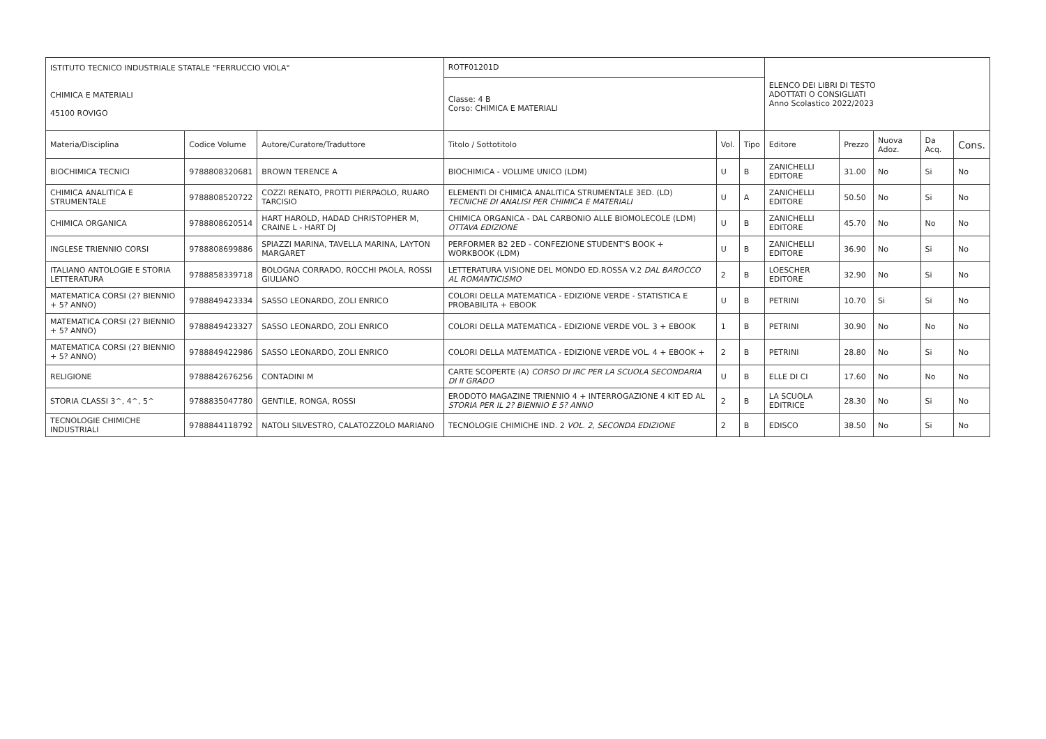| ISTITUTO TECNICO INDUSTRIALE STATALE "FERRUCCIO VIOLA" | | | ROTF01201D | | | ELENCO DEI LIBRI DI TESTO ADOTTATI O CONSIGLIATI Anno Scolastico 2022/2023 | | | | |
| CHIMICA E MATERIALI 45100 ROVIGO | | | Classe: 4 B Corso: CHIMICA E MATERIALI | | | | | | | |
| Materia/Disciplina | Codice Volume | Autore/Curatore/Traduttore | Titolo / Sottotitolo | Vol. | Tipo | Editore | Prezzo | Nuova Adoz. | Da Acq. | Cons. |
| BIOCHIMICA TECNICI | 9788808320681 | BROWN TERENCE A | BIOCHIMICA - VOLUME UNICO (LDM) | U | B | ZANICHELLI EDITORE | 31.00 | No | Si | No |
| CHIMICA ANALITICA E STRUMENTALE | 9788808520722 | COZZI RENATO, PROTTI PIERPAOLO, RUARO TARCISIO | ELEMENTI DI CHIMICA ANALITICA STRUMENTALE 3ED. (LD) TECNICHE DI ANALISI PER CHIMICA E MATERIALI | U | A | ZANICHELLI EDITORE | 50.50 | No | Si | No |
| CHIMICA ORGANICA | 9788808620514 | HART HAROLD, HADAD CHRISTOPHER M, CRAINE L - HART DJ | CHIMICA ORGANICA - DAL CARBONIO ALLE BIOMOLECOLE (LDM) OTTAVA EDIZIONE | U | B | ZANICHELLI EDITORE | 45.70 | No | No | No |
| INGLESE TRIENNIO CORSI | 9788808699886 | SPIAZZI MARINA, TAVELLA MARINA, LAYTON MARGARET | PERFORMER B2 2ED - CONFEZIONE STUDENT'S BOOK + WORKBOOK (LDM) | U | B | ZANICHELLI EDITORE | 36.90 | No | Si | No |
| ITALIANO ANTOLOGIE E STORIA LETTERATURA | 9788858339718 | BOLOGNA CORRADO, ROCCHI PAOLA, ROSSI GIULIANO | LETTERATURA VISIONE DEL MONDO ED.ROSSA V.2 DAL BAROCCO AL ROMANTICISMO | 2 | B | LOESCHER EDITORE | 32.90 | No | Si | No |
| MATEMATICA CORSI (2? BIENNIO + 5? ANNO) | 9788849423334 | SASSO LEONARDO, ZOLI ENRICO | COLORI DELLA MATEMATICA - EDIZIONE VERDE - STATISTICA E PROBABILITA + EBOOK | U | B | PETRINI | 10.70 | Si | Si | No |
| MATEMATICA CORSI (2? BIENNIO + 5? ANNO) | 9788849423327 | SASSO LEONARDO, ZOLI ENRICO | COLORI DELLA MATEMATICA - EDIZIONE VERDE VOL. 3 + EBOOK | 1 | B | PETRINI | 30.90 | No | No | No |
| MATEMATICA CORSI (2? BIENNIO + 5? ANNO) | 9788849422986 | SASSO LEONARDO, ZOLI ENRICO | COLORI DELLA MATEMATICA - EDIZIONE VERDE VOL. 4 + EBOOK + | 2 | B | PETRINI | 28.80 | No | Si | No |
| RELIGIONE | 9788842676256 | CONTADINI M | CARTE SCOPERTE (A) CORSO DI IRC PER LA SCUOLA SECONDARIA DI II GRADO | U | B | ELLE DI CI | 17.60 | No | No | No |
| STORIA CLASSI 3^, 4^, 5^ | 9788835047780 | GENTILE, RONGA, ROSSI | ERODOTO MAGAZINE TRIENNIO 4 + INTERROGAZIONE 4 KIT ED AL STORIA PER IL 2? BIENNIO E 5? ANNO | 2 | B | LA SCUOLA EDITRICE | 28.30 | No | Si | No |
| TECNOLOGIE CHIMICHE INDUSTRIALI | 9788844118792 | NATOLI SILVESTRO, CALATOZZOLO MARIANO | TECNOLOGIE CHIMICHE IND. 2 VOL. 2, SECONDA EDIZIONE | 2 | B | EDISCO | 38.50 | No | Si | No |